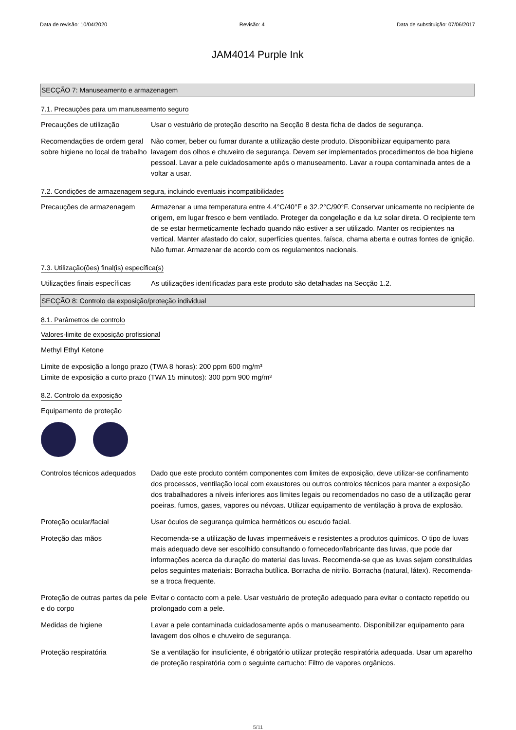Data de revisão: 10/04/2020 Revisão: 4 Data de substituição: 07/06/2017
JAM4014 Purple Ink
SECÇÃO 7: Manuseamento e armazenagem
7.1. Precauções para um manuseamento seguro
Precauções de utilização Usar o vestuário de proteção descrito na Secção 8 desta ficha de dados de segurança.
Recomendações de ordem geral sobre higiene no local de trabalho
Não comer, beber ou fumar durante a utilização deste produto. Disponibilizar equipamento para lavagem dos olhos e chuveiro de segurança. Devem ser implementados procedimentos de boa higiene pessoal. Lavar a pele cuidadosamente após o manuseamento. Lavar a roupa contaminada antes de a voltar a usar.
7.2. Condições de armazenagem segura, incluindo eventuais incompatibilidades
Precauções de armazenagem Armazenar a uma temperatura entre 4.4°C/40°F e 32.2°C/90°F. Conservar unicamente no recipiente de origem, em lugar fresco e bem ventilado. Proteger da congelação e da luz solar direta. O recipiente tem de se estar hermeticamente fechado quando não estiver a ser utilizado. Manter os recipientes na vertical. Manter afastado do calor, superfícies quentes, faísca, chama aberta e outras fontes de ignição. Não fumar. Armazenar de acordo com os regulamentos nacionais.
7.3. Utilização(ões) final(is) específica(s)
Utilizações finais específicas
As utilizações identificadas para este produto são detalhadas na Secção 1.2.
SECÇÃO 8: Controlo da exposição/proteção individual
8.1. Parâmetros de controlo
Valores-limite de exposição profissional
Methyl Ethyl Ketone
Limite de exposição a longo prazo (TWA 8 horas): 200 ppm 600 mg/m³
Limite de exposição a curto prazo (TWA 15 minutos): 300 ppm 900 mg/m³
8.2. Controlo da exposição
Equipamento de proteção
Controlos técnicos adequados
Dado que este produto contém componentes com limites de exposição, deve utilizar-se confinamento dos processos, ventilação local com exaustores ou outros controlos técnicos para manter a exposição dos trabalhadores a níveis inferiores aos limites legais ou recomendados no caso de a utilização gerar poeiras, fumos, gases, vapores ou névoas. Utilizar equipamento de ventilação à prova de explosão.
Proteção ocular/facial Usar óculos de segurança química herméticos ou escudo facial.
Proteção das mãos Recomenda-se a utilização de luvas impermeáveis e resistentes a produtos químicos. O tipo de luvas mais adequado deve ser escolhido consultando o fornecedor/fabricante das luvas, que pode dar informações acerca da duração do material das luvas. Recomenda-se que as luvas sejam constituídas pelos seguintes materiais: Borracha butílica. Borracha de nitrilo. Borracha (natural, látex). Recomenda-se a troca frequente.
Proteção de outras partes da pele e do corpo
Evitar o contacto com a pele. Usar vestuário de proteção adequado para evitar o contacto repetido ou prolongado com a pele.
Medidas de higiene Lavar a pele contaminada cuidadosamente após o manuseamento. Disponibilizar equipamento para lavagem dos olhos e chuveiro de segurança.
Proteção respiratória Se a ventilação for insuficiente, é obrigatório utilizar proteção respiratória adequada. Usar um aparelho de proteção respiratória com o seguinte cartucho: Filtro de vapores orgânicos.
5/11